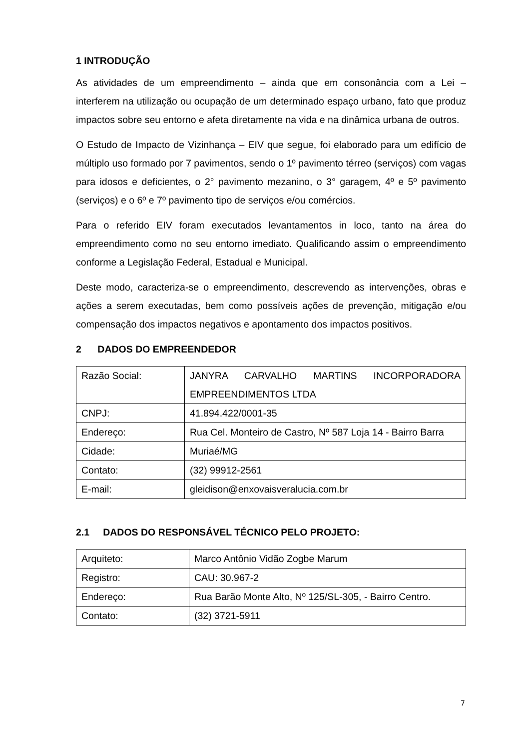1 INTRODUÇÃO
As atividades de um empreendimento – ainda que em consonância com a Lei – interferem na utilização ou ocupação de um determinado espaço urbano, fato que produz impactos sobre seu entorno e afeta diretamente na vida e na dinâmica urbana de outros.
O Estudo de Impacto de Vizinhança – EIV que segue, foi elaborado para um edifício de múltiplo uso formado por 7 pavimentos, sendo o 1º pavimento térreo (serviços) com vagas para idosos e deficientes, o 2° pavimento mezanino, o 3° garagem, 4º e 5º pavimento (serviços) e o 6º e 7º pavimento tipo de serviços e/ou comércios.
Para o referido EIV foram executados levantamentos in loco, tanto na área do empreendimento como no seu entorno imediato. Qualificando assim o empreendimento conforme a Legislação Federal, Estadual e Municipal.
Deste modo, caracteriza-se o empreendimento, descrevendo as intervenções, obras e ações a serem executadas, bem como possíveis ações de prevenção, mitigação e/ou compensação dos impactos negativos e apontamento dos impactos positivos.
2 DADOS DO EMPREENDEDOR
| Razão Social: | JANYRA CARVALHO MARTINS INCORPORADORA EMPREENDIMENTOS LTDA |
| CNPJ: | 41.894.422/0001-35 |
| Endereço: | Rua Cel. Monteiro de Castro, Nº 587 Loja 14 - Bairro Barra |
| Cidade: | Muriaé/MG |
| Contato: | (32) 99912-2561 |
| E-mail: | gleidison@enxovaisveralucia.com.br |
2.1 DADOS DO RESPONSÁVEL TÉCNICO PELO PROJETO:
| Arquiteto: | Marco Antônio Vidão Zogbe Marum |
| Registro: | CAU: 30.967-2 |
| Endereço: | Rua Barão Monte Alto, Nº 125/SL-305, - Bairro Centro. |
| Contato: | (32) 3721-5911 |
7